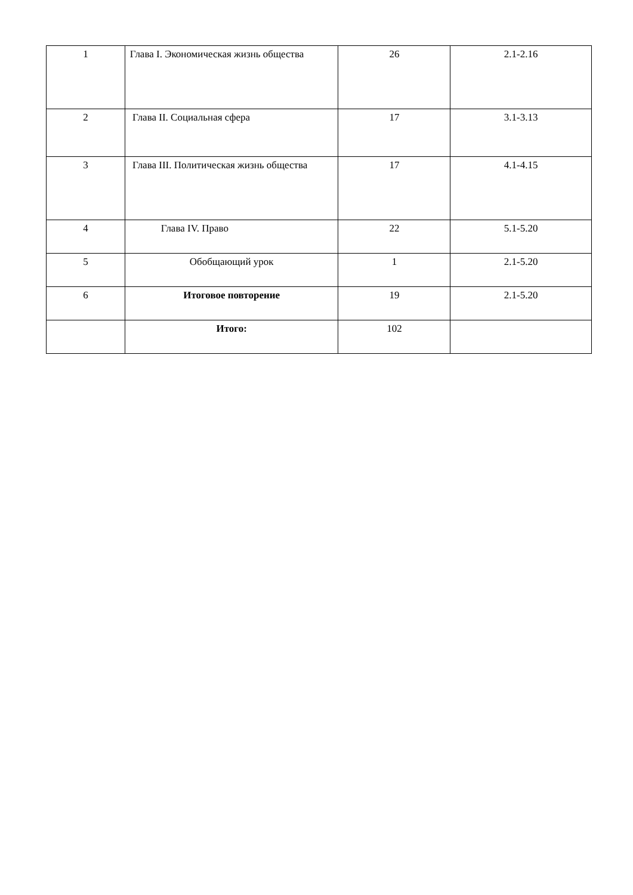| 1 | Глава I. Экономическая жизнь общества | 26 | 2.1-2.16 |
| 2 | Глава II. Социальная сфера | 17 | 3.1-3.13 |
| 3 | Глава III. Политическая жизнь общества | 17 | 4.1-4.15 |
| 4 | Глава IV. Право | 22 | 5.1-5.20 |
| 5 | Обобщающий урок | 1 | 2.1-5.20 |
| 6 | Итоговое повторение | 19 | 2.1-5.20 |
| | Итого: | 102 | |